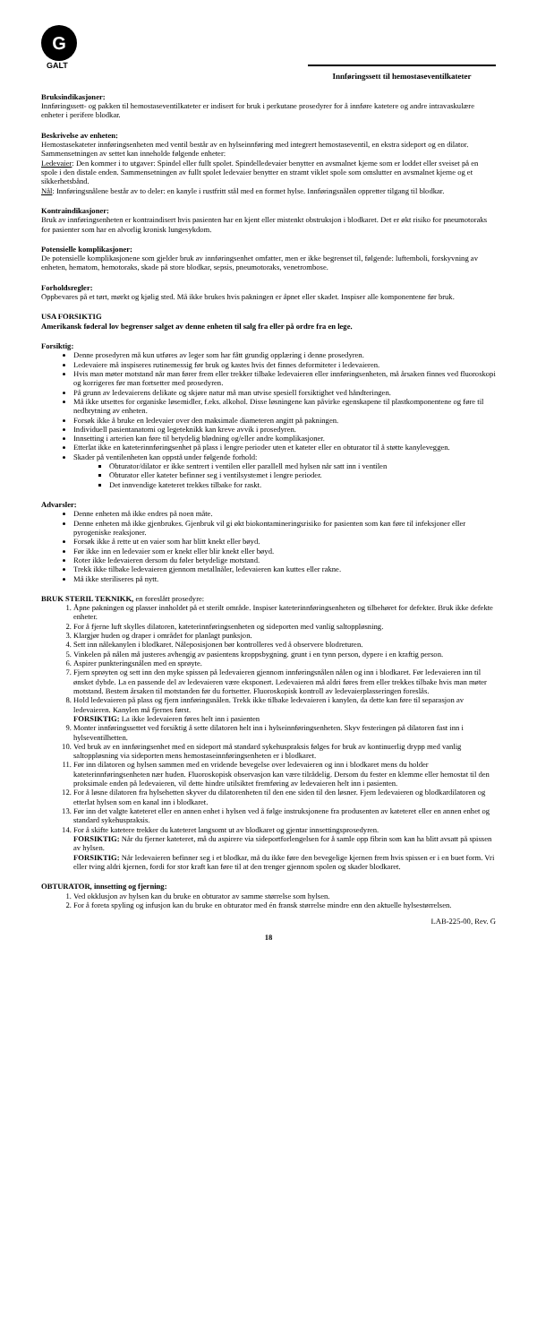G
GALT
Innføringssett til hemostaseventilkateter
Bruksindikasjoner:
Innføringssett- og pakken til hemostaseventilkateter er indisert for bruk i perkutane prosedyrer for å innføre katetere og andre intravaskulære enheter i perifere blodkar.
Beskrivelse av enheten:
Hemostasekateter innføringsenheten med ventil består av en hylseinnføring med integrert hemostaseventil, en ekstra sideport og en dilator.
Sammensetningen av settet kan inneholde følgende enheter:
Ledevaier: Den kommer i to utgaver: Spindel eller fullt spolet. Spindelledevaier benytter en avsmalnet kjerne som er loddet eller sveiset på en spole i den distale enden. Sammensetningen av fullt spolet ledevaier benytter en stramt viklet spole som omslutter en avsmalnet kjerne og et sikkerhetsbånd.
Nål: Innføringsnålene består av to deler: en kanyle i rustfritt stål med en formet hylse. Innføringsnålen oppretter tilgang til blodkar.
Kontraindikasjoner:
Bruk av innføringsenheten er kontraindisert hvis pasienten har en kjent eller mistenkt obstruksjon i blodkaret. Det er økt risiko for pneumotoraks for pasienter som har en alvorlig kronisk lungesykdom.
Potensielle komplikasjoner:
De potensielle komplikasjonene som gjelder bruk av innføringsenhet omfatter, men er ikke begrenset til, følgende: luftemboli, forskyvning av enheten, hematom, hemotoraks, skade på store blodkar, sepsis, pneumotoraks, venetrombose.
Forholdsregler:
Oppbevares på et tørt, mørkt og kjølig sted. Må ikke brukes hvis pakningen er åpnet eller skadet. Inspiser alle komponentene før bruk.
USA FORSIKTIG
Amerikansk føderal lov begrenser salget av denne enheten til salg fra eller på ordre fra en lege.
Forsiktig:
Denne prosedyren må kun utføres av leger som har fått grundig opplæring i denne prosedyren.
Ledevaiere må inspiseres rutinemessig før bruk og kastes hvis det finnes deformiteter i ledevaieren.
Hvis man møter motstand når man fører frem eller trekker tilbake ledevaieren eller innføringsenheten, må årsaken finnes ved fluoroskopi og korrigeres før man fortsetter med prosedyren.
På grunn av ledevaierens delikate og skjøre natur må man utvise spesiell forsiktighet ved håndteringen.
Må ikke utsettes for organiske løsemidler, f.eks. alkohol. Disse løsningene kan påvirke egenskapene til plastkomponentene og føre til nedbrytning av enheten.
Forsøk ikke å bruke en ledevaier over den maksimale diameteren angitt på pakningen.
Individuell pasientanatomi og legeteknikk kan kreve avvik i prosedyren.
Innsetting i arterien kan føre til betydelig blødning og/eller andre komplikasjoner.
Etterlat ikke en kateterinnføringsenhet på plass i lengre perioder uten et kateter eller en obturator til å støtte kanyleveggen.
Skader på ventilenheten kan oppstå under følgende forhold:
Obturator/dilator er ikke sentrert i ventilen eller parallell med hylsen når satt inn i ventilen
Obturator eller kateter befinner seg i ventilsystemet i lengre perioder.
Det innvendige kateteret trekkes tilbake for raskt.
Advarsler:
Denne enheten må ikke endres på noen måte.
Denne enheten må ikke gjenbrukes. Gjenbruk vil gi økt biokontamineringsrisiko for pasienten som kan føre til infeksjoner eller pyrogeniske reaksjoner.
Forsøk ikke å rette ut en vaier som har blitt knekt eller bøyd.
Før ikke inn en ledevaier som er knekt eller blir knekt eller bøyd.
Roter ikke ledevaieren dersom du føler betydelige motstand.
Trekk ikke tilbake ledevaieren gjennom metallnåler, ledevaieren kan kuttes eller rakne.
Må ikke steriliseres på nytt.
BRUK STERIL TEKNIKK, en foreslått prosedyre:
1. Åpne pakningen og plasser innholdet på et sterilt område. Inspiser kateterinnføringsenheten og tilbehøret for defekter. Bruk ikke defekte enheter.
2. For å fjerne luft skylles dilatoren, kateterinnføringsenheten og sideporten med vanlig saltoppløsning.
3. Klargjør huden og draper i området for planlagt punksjon.
4. Sett inn nålekanylen i blodkaret. Nåleposisjonen bør kontrolleres ved å observere blodreturen.
5. Vinkelen på nålen må justeres avhengig av pasientens kroppsbygning. grunt i en tynn person, dypere i en kraftig person.
6. Aspirer punkteringsnålen med en sprøyte.
7. Fjern sprøyten og sett inn den myke spissen på ledevaieren gjennom innføringsnålen nålen og inn i blodkaret. Før ledevaieren inn til ønsket dybde. La en passende del av ledevaieren være eksponert. Ledevaieren må aldri føres frem eller trekkes tilbake hvis man møter motstand. Bestem årsaken til motstanden før du fortsetter. Fluoroskopisk kontroll av ledevaierplasseringen foreslås.
8. Hold ledevaieren på plass og fjern innføringsnålen. Trekk ikke tilbake ledevaieren i kanylen, da dette kan føre til separasjon av ledevaieren. Kanylen må fjernes først.
FORSIKTIG: La ikke ledevaieren føres helt inn i pasienten
9. Monter innføringssettet ved forsiktig å sette dilatoren helt inn i hylseinnføringsenheten. Skyv festeringen på dilatoren fast inn i hylseventilhetten.
10. Ved bruk av en innføringsenhet med en sideport må standard sykehuspraksis følges for bruk av kontinuerlig drypp med vanlig saltoppløsning via sideporten mens hemostaseinnføringsenheten er i blodkaret.
11. Før inn dilatoren og hylsen sammen med en vridende bevegelse over ledevaieren og inn i blodkaret mens du holder kateterinnføringsenheten nær huden. Fluoroskopisk observasjon kan være tilrådelig. Dersom du fester en klemme eller hemostat til den proksimale enden på ledevaieren, vil dette hindre utilsiktet fremføring av ledevaieren helt inn i pasienten.
12. For å løsne dilatoren fra hylsehetten skyver du dilatorenheten til den ene siden til den løsner. Fjern ledevaieren og blodkardilatoren og etterlat hylsen som en kanal inn i blodkaret.
13. Før inn det valgte kateteret eller en annen enhet i hylsen ved å følge instruksjonene fra produsenten av kateteret eller en annen enhet og standard sykehuspraksis.
14. For å skifte katetere trekker du kateteret langsomt ut av blodkaret og gjentar innsettingsprosedyren.
FORSIKTIG: Når du fjerner kateteret, må du aspirere via sideportforlengelsen for å samle opp fibrin som kan ha blitt avsatt på spissen av hylsen.
FORSIKTIG: Når ledevaieren befinner seg i et blodkar, må du ikke føre den bevegelige kjernen frem hvis spissen er i en buet form. Vri eller tving aldri kjernen, fordi for stor kraft kan føre til at den trenger gjennom spolen og skader blodkaret.
OBTURATOR, innsetting og fjerning:
1. Ved okklusjon av hylsen kan du bruke en obturator av samme størrelse som hylsen.
2. For å foreta spyling og infusjon kan du bruke en obturator med én fransk størrelse mindre enn den aktuelle hylsestørrelsen.
LAB-225-00, Rev. G
18